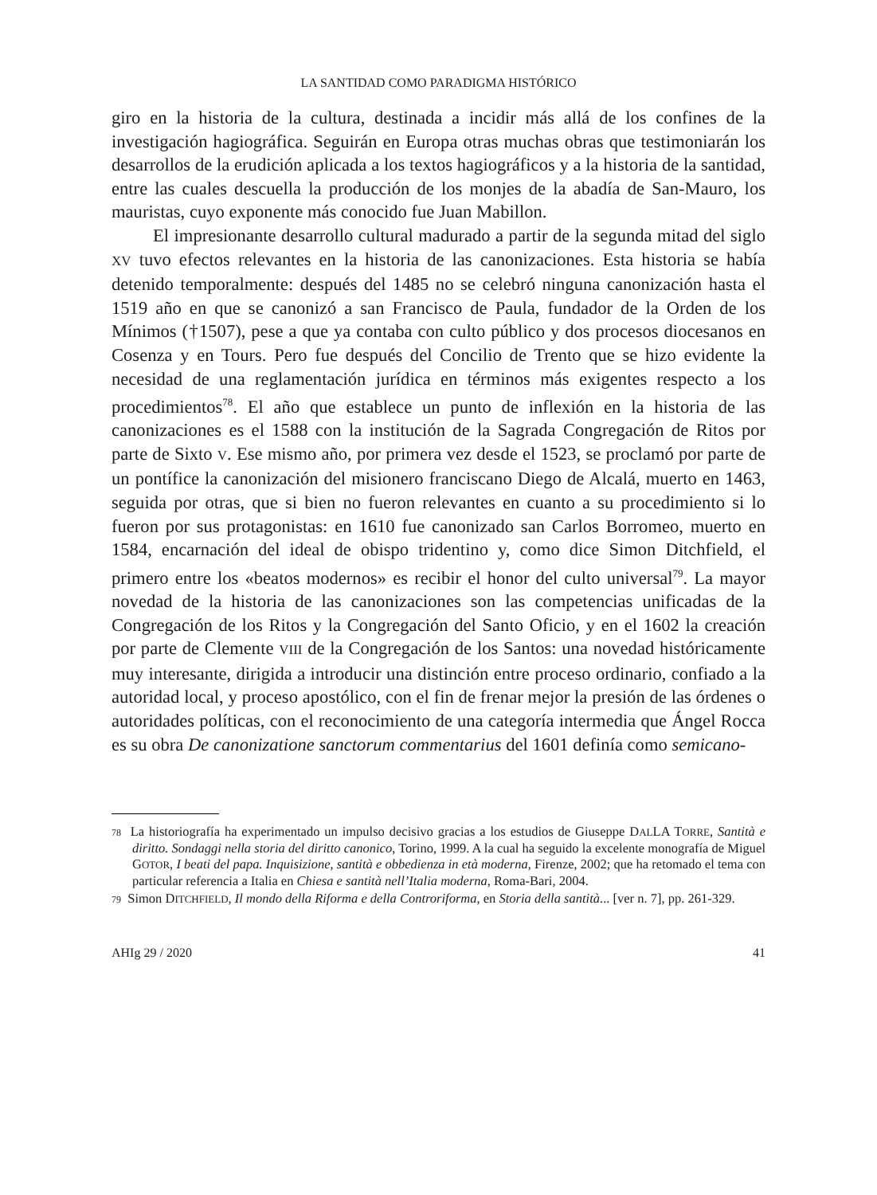LA SANTIDAD COMO PARADIGMA HISTÓRICO
giro en la historia de la cultura, destinada a incidir más allá de los confines de la investigación hagiográfica. Seguirán en Europa otras muchas obras que testimoniarán los desarrollos de la erudición aplicada a los textos hagiográficos y a la historia de la santidad, entre las cuales descuella la producción de los monjes de la abadía de San-Mauro, los mauristas, cuyo exponente más conocido fue Juan Mabillon.
El impresionante desarrollo cultural madurado a partir de la segunda mitad del siglo XV tuvo efectos relevantes en la historia de las canonizaciones. Esta historia se había detenido temporalmente: después del 1485 no se celebró ninguna canonización hasta el 1519 año en que se canonizó a san Francisco de Paula, fundador de la Orden de los Mínimos (†1507), pese a que ya contaba con culto público y dos procesos diocesanos en Cosenza y en Tours. Pero fue después del Concilio de Trento que se hizo evidente la necesidad de una reglamentación jurídica en términos más exigentes respecto a los procedimientos<sup>78</sup>. El año que establece un punto de inflexión en la historia de las canonizaciones es el 1588 con la institución de la Sagrada Congregación de Ritos por parte de Sixto V. Ese mismo año, por primera vez desde el 1523, se proclamó por parte de un pontífice la canonización del misionero franciscano Diego de Alcalá, muerto en 1463, seguida por otras, que si bien no fueron relevantes en cuanto a su procedimiento si lo fueron por sus protagonistas: en 1610 fue canonizado san Carlos Borromeo, muerto en 1584, encarnación del ideal de obispo tridentino y, como dice Simon Ditchfield, el primero entre los «beatos modernos» es recibir el honor del culto universal<sup>79</sup>. La mayor novedad de la historia de las canonizaciones son las competencias unificadas de la Congregación de los Ritos y la Congregación del Santo Oficio, y en el 1602 la creación por parte de Clemente VIII de la Congregación de los Santos: una novedad históricamente muy interesante, dirigida a introducir una distinción entre proceso ordinario, confiado a la autoridad local, y proceso apostólico, con el fin de frenar mejor la presión de las órdenes o autoridades políticas, con el reconocimiento de una categoría intermedia que Ángel Rocca es su obra De canonizatione sanctorum commentarius del 1601 definía como semicano-
78 La historiografía ha experimentado un impulso decisivo gracias a los estudios de Giuseppe DALLA TORRE, Santità e diritto. Sondaggi nella storia del diritto canonico, Torino, 1999. A la cual ha seguido la excelente monografía de Miguel GOTOR, I beati del papa. Inquisizione, santità e obbedienza in età moderna, Firenze, 2002; que ha retomado el tema con particular referencia a Italia en Chiesa e santità nell’Italia moderna, Roma-Bari, 2004.
79 Simon DITCHFIELD, Il mondo della Riforma e della Controriforma, en Storia della santità... [ver n. 7], pp. 261-329.
AHIg 29 / 2020 41